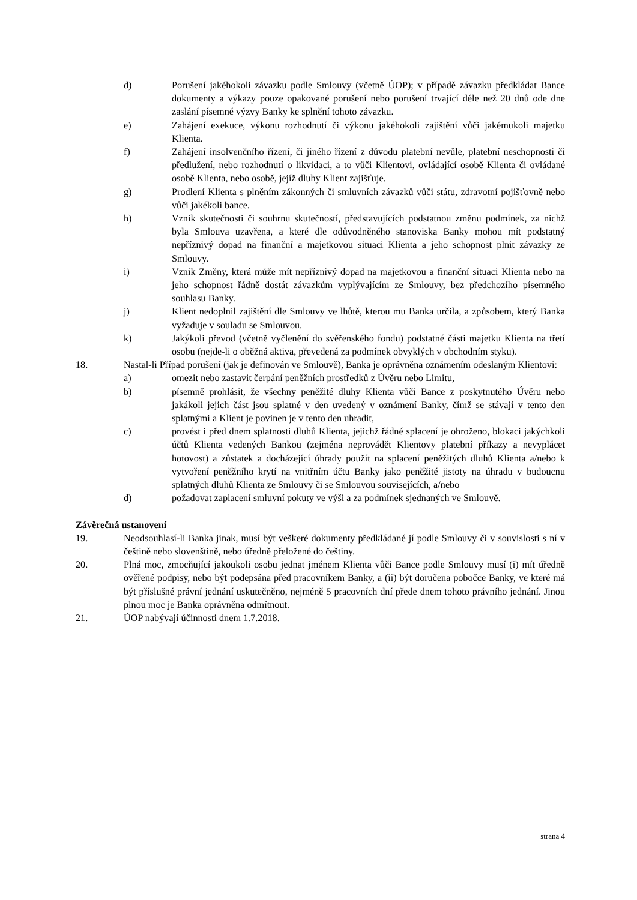d) Porušení jakéhokoli závazku podle Smlouvy (včetně ÚOP); v případě závazku předkládat Bance dokumenty a výkazy pouze opakované porušení nebo porušení trvající déle než 20 dnů ode dne zaslání písemné výzvy Banky ke splnění tohoto závazku.
e) Zahájení exekuce, výkonu rozhodnutí či výkonu jakéhokoli zajištění vůči jakémukoli majetku Klienta.
f) Zahájení insolvenčního řízení, či jiného řízení z důvodu platební nevůle, platební neschopnosti či předlužení, nebo rozhodnutí o likvidaci, a to vůči Klientovi, ovládající osobě Klienta či ovládané osobě Klienta, nebo osobě, jejíž dluhy Klient zajišťuje.
g) Prodlení Klienta s plněním zákonných či smluvních závazků vůči státu, zdravotní pojišťovně nebo vůči jakékoli bance.
h) Vznik skutečnosti či souhrnu skutečností, představujících podstatnou změnu podmínek, za nichž byla Smlouva uzavřena, a které dle odůvodněného stanoviska Banky mohou mít podstatný nepříznivý dopad na finanční a majetkovou situaci Klienta a jeho schopnost plnit závazky ze Smlouvy.
i) Vznik Změny, která může mít nepříznivý dopad na majetkovou a finanční situaci Klienta nebo na jeho schopnost řádně dostát závazkům vyplývajícím ze Smlouvy, bez předchozího písemného souhlasu Banky.
j) Klient nedoplnil zajištění dle Smlouvy ve lhůtě, kterou mu Banka určila, a způsobem, který Banka vyžaduje v souladu se Smlouvou.
k) Jakýkoli převod (včetně vyčlenění do svěřenského fondu) podstatné části majetku Klienta na třetí osobu (nejde-li o oběžná aktiva, převedená za podmínek obvyklých v obchodním styku).
18. Nastal-li Případ porušení (jak je definován ve Smlouvě), Banka je oprávněna oznámením odeslaným Klientovi:
a) omezit nebo zastavit čerpání peněžních prostředků z Úvěru nebo Limitu,
b) písemně prohlásit, že všechny peněžité dluhy Klienta vůči Bance z poskytnutého Úvěru nebo jakákoli jejich část jsou splatné v den uvedený v oznámení Banky, čímž se stávají v tento den splatnými a Klient je povinen je v tento den uhradit,
c) provést i před dnem splatnosti dluhů Klienta, jejichž řádné splacení je ohroženo, blokaci jakýchkoli účtů Klienta vedených Bankou (zejména neprovádět Klientovy platební příkazy a nevyplácet hotovost) a zůstatek a docházející úhrady použít na splacení peněžitých dluhů Klienta a/nebo k vytvoření peněžního krytí na vnitřním účtu Banky jako peněžité jistoty na úhradu v budoucnu splatných dluhů Klienta ze Smlouvy či se Smlouvou souvisejících, a/nebo
d) požadovat zaplacení smluvní pokuty ve výši a za podmínek sjednaných ve Smlouvě.
Závěrečná ustanovení
19. Neodsouhlasí-li Banka jinak, musí být veškeré dokumenty předkládané jí podle Smlouvy či v souvislosti s ní v češtině nebo slovenštině, nebo úředně přeložené do češtiny.
20. Plná moc, zmocňující jakoukoli osobu jednat jménem Klienta vůči Bance podle Smlouvy musí (i) mít úředně ověřené podpisy, nebo být podepsána před pracovníkem Banky, a (ii) být doručena pobočce Banky, ve které má být příslušné právní jednání uskutečněno, nejméně 5 pracovních dní přede dnem tohoto právního jednání. Jinou plnou moc je Banka oprávněna odmítnout.
21. ÚOP nabývají účinnosti dnem 1.7.2018.
strana 4